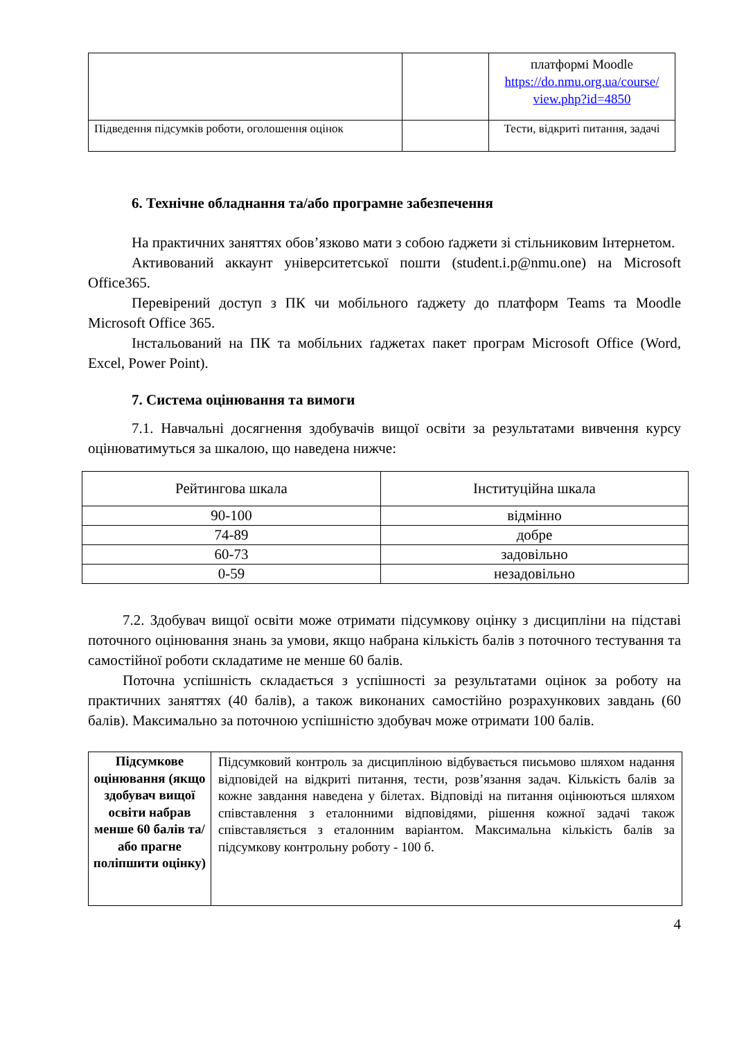| | | платформі Moodle https://do.nmu.org.ua/course/ view.php?id=4850 |
| Підведення підсумків роботи, оголошення оцінок | | Тести, відкриті питання, задачі |
6. Технічне обладнання та/або програмне забезпечення
На практичних заняттях обов’язково мати з собою ґаджети зі стільниковим Інтернетом.
Активований аккаунт університетської пошти (student.i.p@nmu.one) на Microsoft Office365.
Перевірений доступ з ПК чи мобільного ґаджету до платформ Teams та Moodle Microsoft Office 365.
Інстальований на ПК та мобільних ґаджетах пакет програм Microsoft Office (Word, Excel, Power Point).
7. Система оцінювання та вимоги
7.1. Навчальні досягнення здобувачів вищої освіти за результатами вивчення курсу оцінюватимуться за шкалою, що наведена нижче:
| Рейтингова шкала | Інституційна шкала |
| --- | --- |
| 90-100 | відмінно |
| 74-89 | добре |
| 60-73 | задовільно |
| 0-59 | незадовільно |
7.2. Здобувач вищої освіти може отримати підсумкову оцінку з дисципліни на підставі поточного оцінювання знань за умови, якщо набрана кількість балів з поточного тестування та самостійної роботи складатиме не менше 60 балів.
Поточна успішність складається з успішності за результатами оцінок за роботу на практичних заняттях (40 балів), а також виконаних самостійно розрахункових завдань (60 балів). Максимально за поточною успішністю здобувач може отримати 100 балів.
| Підсумкове оцінювання (якщо здобувач вищої освіти набрав менше 60 балів та/або прагне поліпшити оцінку) | Підсумковий контроль за дисципліною відбувається письмово шляхом надання відповідей на відкриті питання, тести, розв’язання задач. Кількість балів за кожне завдання наведена у білетах. Відповіді на питання оцінюються шляхом співставлення з еталонними відповідями, рішення кожної задачі також співставляється з еталонним варіантом. Максимальна кількість балів за підсумкову контрольну роботу - 100 б. |
4